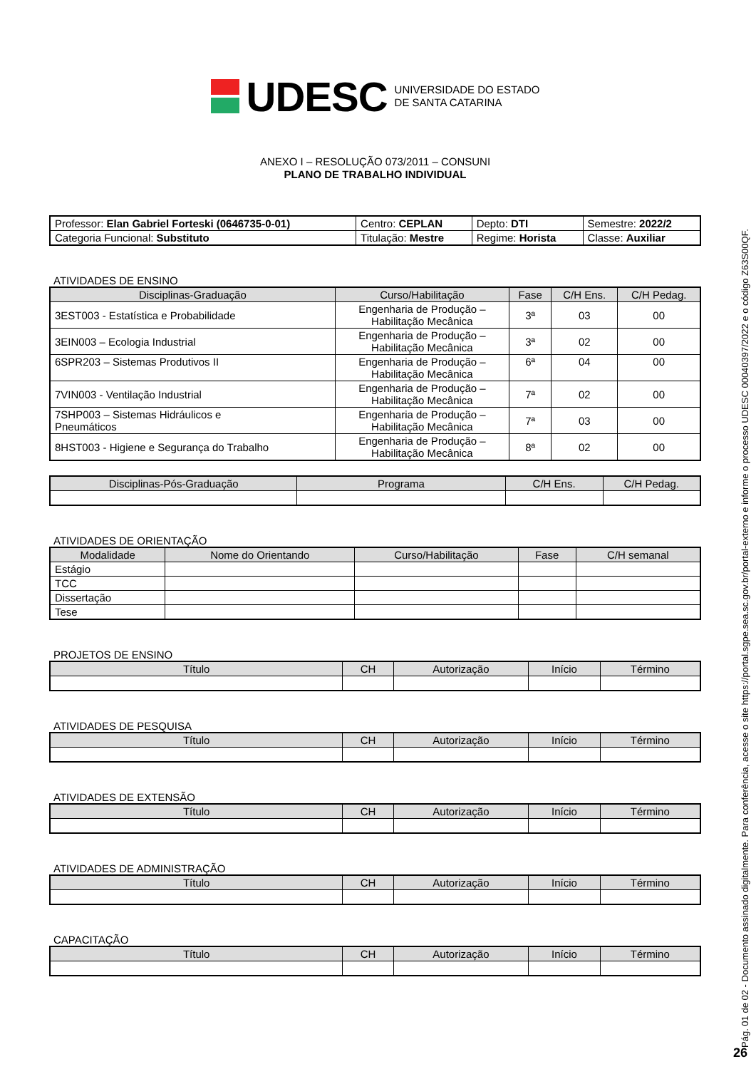UDESC UNIVERSIDADE DO ESTADO
DE SANTA CATARINA
ANEXO I – RESOLUÇÃO 073/2011 – CONSUNI
PLANO DE TRABALHO INDIVIDUAL
| Professor: Elan Gabriel Forteski (0646735-0-01) | Centro: CEPLAN | Depto: DTI | Semestre: 2022/2 |
| Categoria Funcional: Substituto | Titulação: Mestre | Regime: Horista | Classe: Auxiliar |
ATIVIDADES DE ENSINO
| Disciplinas-Graduação | Curso/Habilitação | Fase | C/H Ens. | C/H Pedag. |
| --- | --- | --- | --- | --- |
| 3EST003 - Estatística e Probabilidade | Engenharia de Produção – Habilitação Mecânica | 3ª | 03 | 00 |
| 3EIN003 – Ecologia Industrial | Engenharia de Produção – Habilitação Mecânica | 3ª | 02 | 00 |
| 6SPR203 – Sistemas Produtivos II | Engenharia de Produção – Habilitação Mecânica | 6ª | 04 | 00 |
| 7VIN003 - Ventilação Industrial | Engenharia de Produção – Habilitação Mecânica | 7ª | 02 | 00 |
| 7SHP003 – Sistemas Hidráulicos e Pneumáticos | Engenharia de Produção – Habilitação Mecânica | 7ª | 03 | 00 |
| 8HST003 - Higiene e Segurança do Trabalho | Engenharia de Produção – Habilitação Mecânica | 8ª | 02 | 00 |
| Disciplinas-Pós-Graduação | Programa | C/H Ens. | C/H Pedag. |
| --- | --- | --- | --- |
ATIVIDADES DE ORIENTAÇÃO
| Modalidade | Nome do Orientando | Curso/Habilitação | Fase | C/H semanal |
| --- | --- | --- | --- | --- |
| Estágio | | | | |
| TCC | | | | |
| Dissertação | | | | |
| Tese | | | | |
PROJETOS DE ENSINO
| Título | CH | Autorização | Início | Término |
| --- | --- | --- | --- | --- |
ATIVIDADES DE PESQUISA
| Título | CH | Autorização | Início | Término |
| --- | --- | --- | --- | --- |
ATIVIDADES DE EXTENSÃO
| Título | CH | Autorização | Início | Término |
| --- | --- | --- | --- | --- |
ATIVIDADES DE ADMINISTRAÇÃO
| Título | CH | Autorização | Início | Término |
| --- | --- | --- | --- | --- |
CAPACITAÇÃO
| Título | CH | Autorização | Início | Término |
| --- | --- | --- | --- | --- |
Pág. 01 de 02 - Documento assinado digitalmente. Para conferência, acesse o site https://portal.sgpe.sea.sc.gov.br/portal-externo e informe o processo UDESC 00040397/2022 e o código Z63S00QF.
26